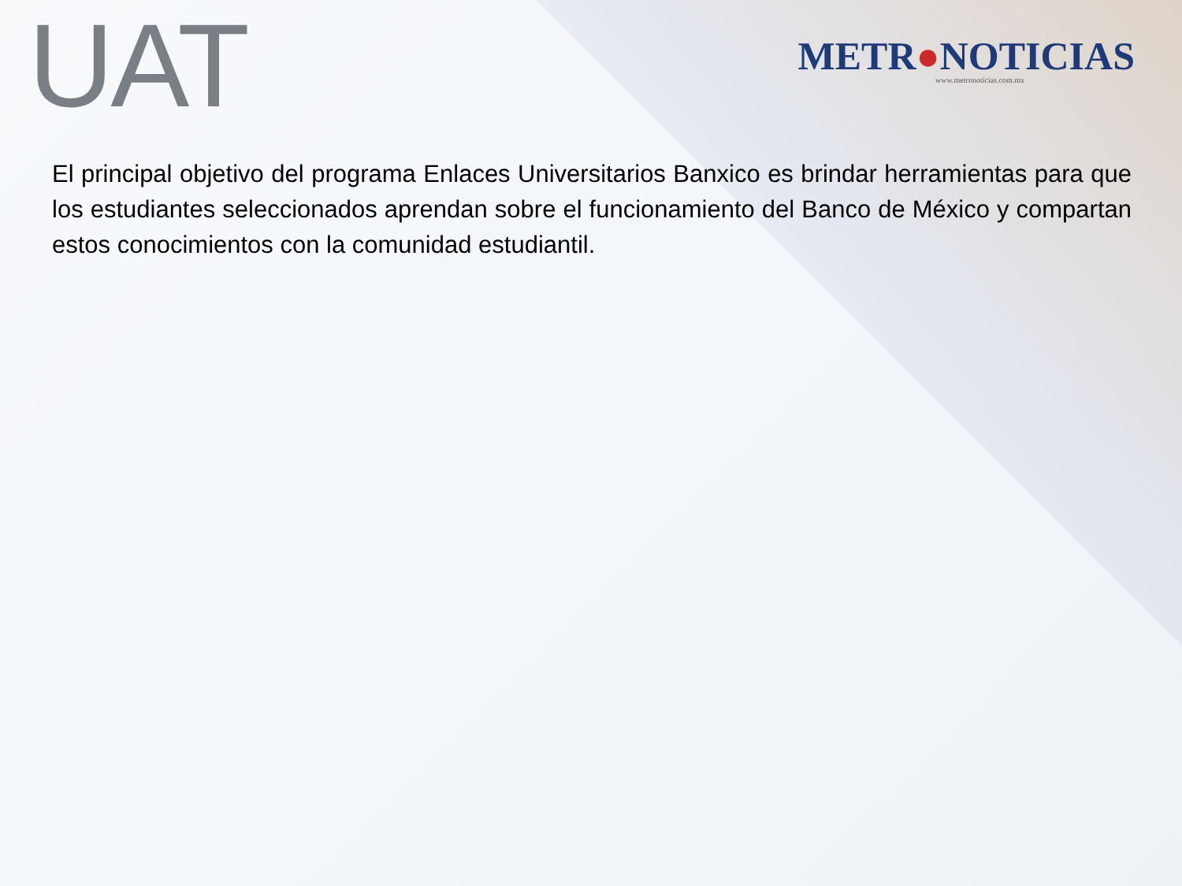UAT
METR●NOTICIAS
www.metronoticias.com.mx
El principal objetivo del programa Enlaces Universitarios Banxico es brindar herramientas para que los estudiantes seleccionados aprendan sobre el funcionamiento del Banco de México y compartan estos conocimientos con la comunidad estudiantil.